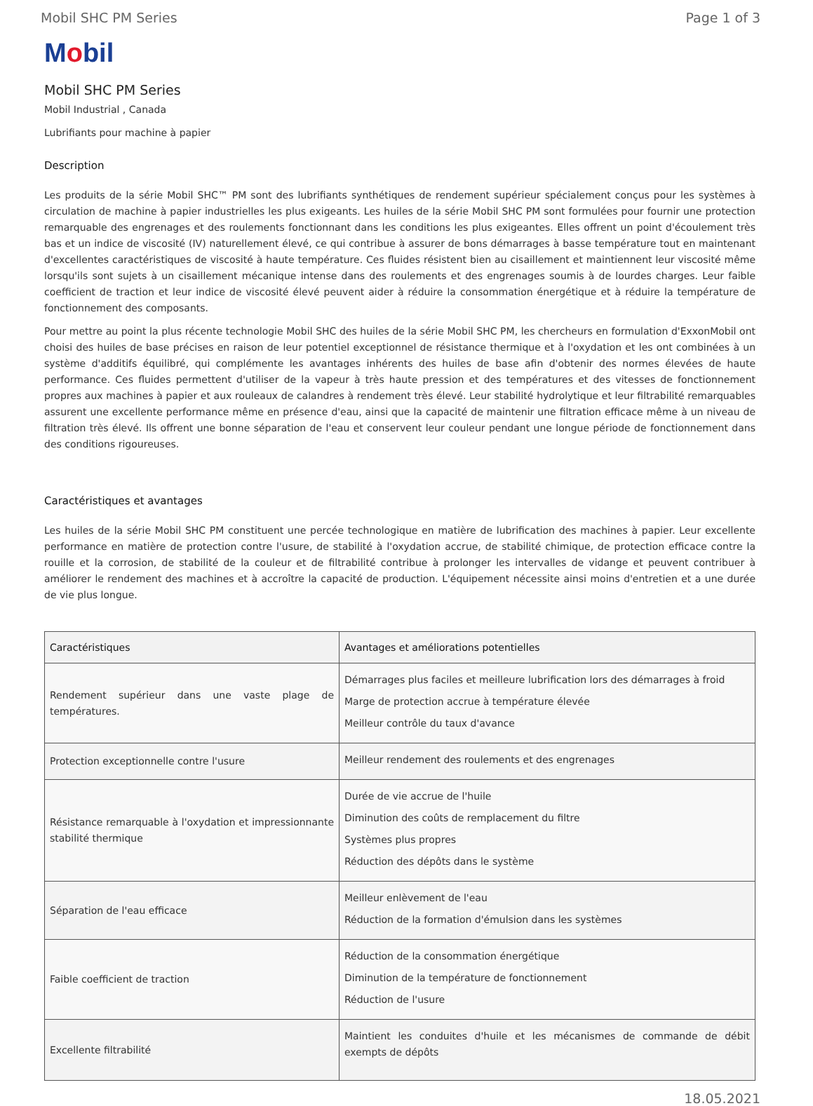Mobil SHC PM Series Page 1 of 3
Mobil
Mobil SHC PM Series
Mobil Industrial , Canada
Lubrifiants pour machine à papier
Description
Les produits de la série Mobil SHC™ PM sont des lubrifiants synthétiques de rendement supérieur spécialement conçus pour les systèmes à circulation de machine à papier industrielles les plus exigeants. Les huiles de la série Mobil SHC PM sont formulées pour fournir une protection remarquable des engrenages et des roulements fonctionnant dans les conditions les plus exigeantes. Elles offrent un point d'écoulement très bas et un indice de viscosité (IV) naturellement élevé, ce qui contribue à assurer de bons démarrages à basse température tout en maintenant d'excellentes caractéristiques de viscosité à haute température. Ces fluides résistent bien au cisaillement et maintiennent leur viscosité même lorsqu'ils sont sujets à un cisaillement mécanique intense dans des roulements et des engrenages soumis à de lourdes charges. Leur faible coefficient de traction et leur indice de viscosité élevé peuvent aider à réduire la consommation énergétique et à réduire la température de fonctionnement des composants.
Pour mettre au point la plus récente technologie Mobil SHC des huiles de la série Mobil SHC PM, les chercheurs en formulation d'ExxonMobil ont choisi des huiles de base précises en raison de leur potentiel exceptionnel de résistance thermique et à l'oxydation et les ont combinées à un système d'additifs équilibré, qui complémente les avantages inhérents des huiles de base afin d'obtenir des normes élevées de haute performance. Ces fluides permettent d'utiliser de la vapeur à très haute pression et des températures et des vitesses de fonctionnement propres aux machines à papier et aux rouleaux de calandres à rendement très élevé. Leur stabilité hydrolytique et leur filtrabilité remarquables assurent une excellente performance même en présence d'eau, ainsi que la capacité de maintenir une filtration efficace même à un niveau de filtration très élevé. Ils offrent une bonne séparation de l'eau et conservent leur couleur pendant une longue période de fonctionnement dans des conditions rigoureuses.
Caractéristiques et avantages
Les huiles de la série Mobil SHC PM constituent une percée technologique en matière de lubrification des machines à papier. Leur excellente performance en matière de protection contre l'usure, de stabilité à l'oxydation accrue, de stabilité chimique, de protection efficace contre la rouille et la corrosion, de stabilité de la couleur et de filtrabilité contribue à prolonger les intervalles de vidange et peuvent contribuer à améliorer le rendement des machines et à accroître la capacité de production. L'équipement nécessite ainsi moins d'entretien et a une durée de vie plus longue.
| Caractéristiques | Avantages et améliorations potentielles |
| --- | --- |
| Rendement supérieur dans une vaste plage de températures. | Démarrages plus faciles et meilleure lubrification lors des démarrages à froid Marge de protection accrue à température élevée Meilleur contrôle du taux d'avance |
| Protection exceptionnelle contre l'usure | Meilleur rendement des roulements et des engrenages |
| Résistance remarquable à l'oxydation et impressionnante stabilité thermique | Durée de vie accrue de l'huile Diminution des coûts de remplacement du filtre Systèmes plus propres Réduction des dépôts dans le système |
| Séparation de l'eau efficace | Meilleur enlèvement de l'eau Réduction de la formation d'émulsion dans les systèmes |
| Faible coefficient de traction | Réduction de la consommation énergétique Diminution de la température de fonctionnement Réduction de l'usure |
| Excellente filtrabilité | Maintient les conduites d'huile et les mécanismes de commande de débit exempts de dépôts |
18.05.2021